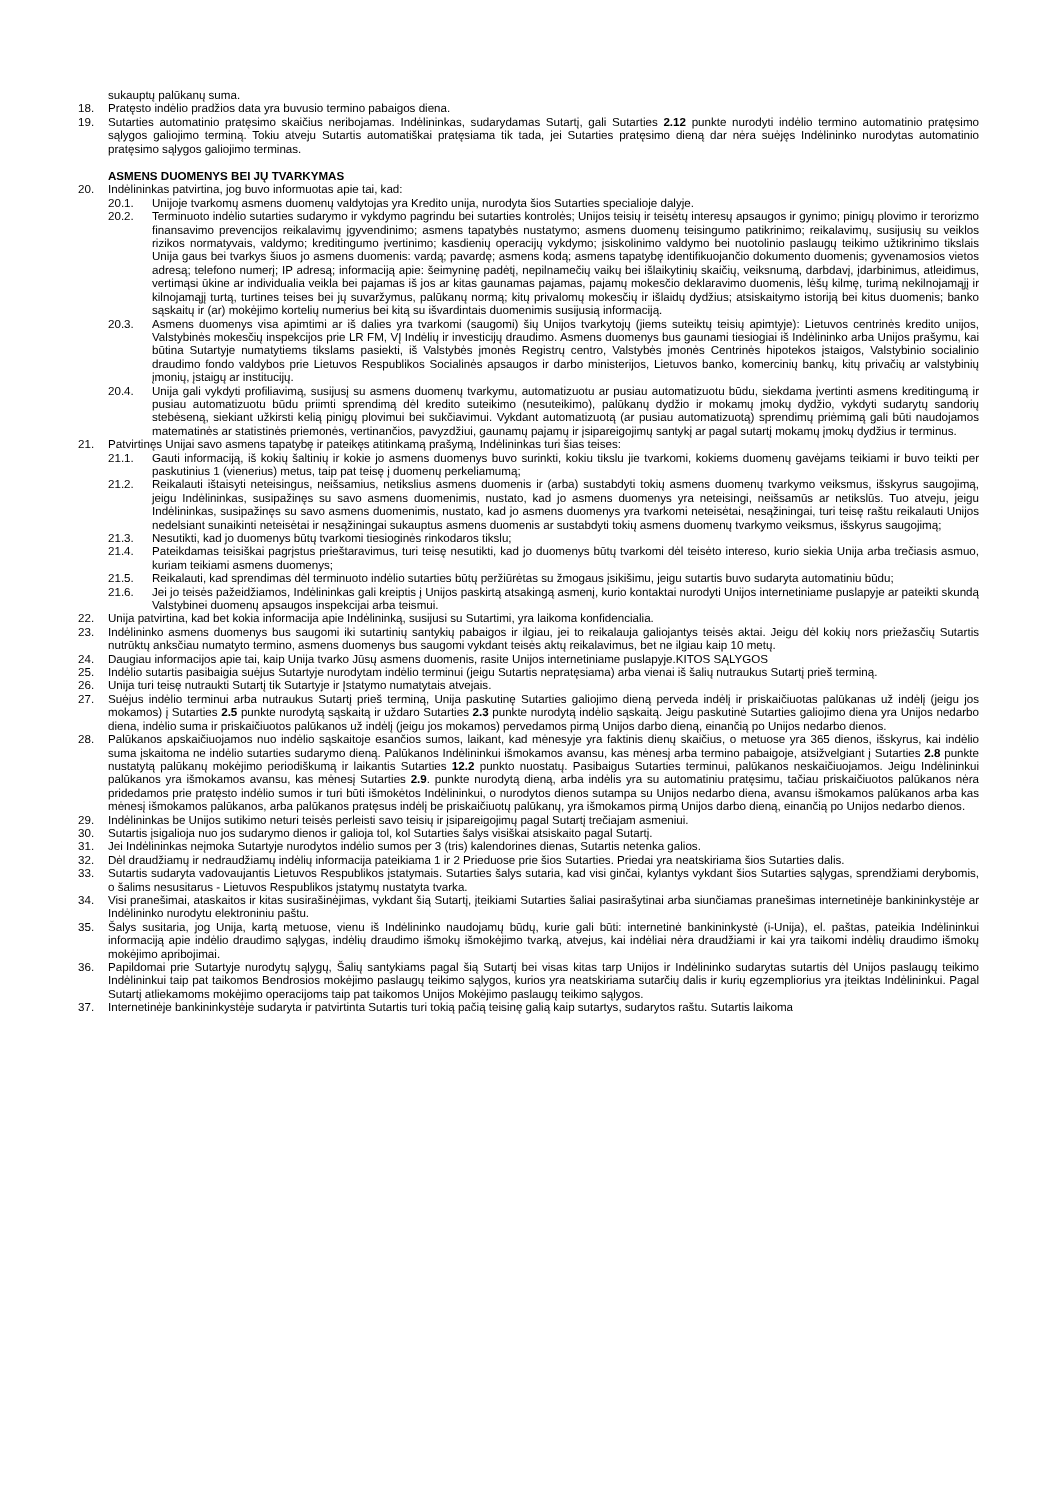sukauptų palūkanų suma.
18. Pratęsto indėlio pradžios data yra buvusio termino pabaigos diena.
19. Sutarties automatinio pratęsimo skaičius neribojamas. Indėlininkas, sudarydamas Sutartį, gali Sutarties 2.12 punkte nurodyti indėlio termino automatinio pratęsimo sąlygos galiojimo terminą. Tokiu atveju Sutartis automatiškai pratęsiama tik tada, jei Sutarties pratęsimo dieną dar nėra suėjęs Indėlininko nurodytas automatinio pratęsimo sąlygos galiojimo terminas.
ASMENS DUOMENYS BEI JŲ TVARKYMAS
20. Indėlininkas patvirtina, jog buvo informuotas apie tai, kad:
20.1. Unijoje tvarkomų asmens duomenų valdytojas yra Kredito unija, nurodyta šios Sutarties specialioje dalyje.
20.2. Terminuoto indėlio sutarties sudarymo ir vykdymo pagrindu bei sutarties kontrolės; Unijos teisių ir teisėtų interesų apsaugos ir gynimo; pinigų plovimo ir terorizmo finansavimo prevencijos reikalavimų įgyvendinimo; asmens tapatybės nustatymo; asmens duomenų teisingumo patikrinimo; reikalavimų, susijusių su veiklos rizikos normatyvais, valdymo; kreditingumo įvertinimo; kasdienių operacijų vykdymo; įsiskolinimo valdymo bei nuotolinio paslaugų teikimo užtikrinimo tikslais Unija gaus bei tvarkys šiuos jo asmens duomenis: vardą; pavardę; asmens kodą; asmens tapatybę identifikuojančio dokumento duomenis; gyvenamosios vietos adresą; telefono numerį; IP adresą; informaciją apie: šeimyninę padėtį, nepilnamečių vaikų bei išlaikytinių skaičių, veiksnumą, darbdavį, įdarbinimus, atleidimus, vertimąsi ūkine ar individualia veikla bei pajamas iš jos ar kitas gaunamas pajamas, pajamų mokesčio deklaravimo duomenis, lėšų kilmę, turimą nekilnojamąjį ir kilnojamąjį turtą, turtines teises bei jų suvaržymus, palūkanų normą; kitų privalomų mokesčių ir išlaidų dydžius; atsiskaitymo istoriją bei kitus duomenis; banko sąskaitų ir (ar) mokėjimo kortelių numerius bei kitą su išvardintais duomenimis susijusią informaciją.
20.3. Asmens duomenys visa apimtimi ar iš dalies yra tvarkomi (saugomi) šių Unijos tvarkytojų (jiems suteiktų teisių apimtyje): Lietuvos centrinės kredito unijos, Valstybinės mokesčių inspekcijos prie LR FM, VĮ Indėlių ir investicijų draudimo. Asmens duomenys bus gaunami tiesiogiai iš Indėlininko arba Unijos prašymu, kai būtina Sutartyje numatytiems tikslams pasiekti, iš Valstybės įmonės Registrų centro, Valstybės įmonės Centrinės hipotekos įstaigos, Valstybinio socialinio draudimo fondo valdybos prie Lietuvos Respublikos Socialinės apsaugos ir darbo ministerijos, Lietuvos banko, komercinių bankų, kitų privačių ar valstybinių įmonių, įstaigų ar institucijų.
20.4. Unija gali vykdyti profiliavimą, susijusį su asmens duomenų tvarkymu, automatizuotu ar pusiau automatizuotu būdu, siekdama įvertinti asmens kreditingumą ir pusiau automatizuotu būdu priimti sprendimą dėl kredito suteikimo (nesuteikimo), palūkanų dydžio ir mokamų įmokų dydžio, vykdyti sudarytų sandorių stebėseną, siekiant užkirsti kelią pinigų plovimui bei sukčiavimui. Vykdant automatizuotą (ar pusiau automatizuotą) sprendimų priėmimą gali būti naudojamos matematinės ar statistinės priemonės, vertinančios, pavyzdžiui, gaunamų pajamų ir įsipareigojimų santykį ar pagal sutartį mokamų įmokų dydžius ir terminus.
21. Patvirtinęs Unijai savo asmens tapatybę ir pateikęs atitinkamą prašymą, Indėlininkas turi šias teises:
21.1. Gauti informaciją, iš kokių šaltinių ir kokie jo asmens duomenys buvo surinkti, kokiu tikslu jie tvarkomi, kokiems duomenų gavėjams teikiami ir buvo teikti per paskutinius 1 (vienerius) metus, taip pat teisę į duomenų perkeliamumą;
21.2. Reikalauti ištaisyti neteisingus, neišsamius, netikslius asmens duomenis ir (arba) sustabdyti tokių asmens duomenų tvarkymo veiksmus, išskyrus saugojimą, jeigu Indėlininkas, susipažinęs su savo asmens duomenimis, nustato, kad jo asmens duomenys yra neteisingi, neišsamūs ar netikslūs. Tuo atveju, jeigu Indėlininkas, susipažinęs su savo asmens duomenimis, nustato, kad jo asmens duomenys yra tvarkomi neteisėtai, nesąžiningai, turi teisę raštu reikalauti Unijos nedelsiant sunaikinti neteisėtai ir nesąžiningai sukauptus asmens duomenis ar sustabdyti tokių asmens duomenų tvarkymo veiksmus, išskyrus saugojimą;
21.3. Nesutikti, kad jo duomenys būtų tvarkomi tiesioginės rinkodaros tikslu;
21.4. Pateikdamas teisiškai pagrįstus prieštaravimus, turi teisę nesutikti, kad jo duomenys būtų tvarkomi dėl teisėto intereso, kurio siekia Unija arba trečiasis asmuo, kuriam teikiami asmens duomenys;
21.5. Reikalauti, kad sprendimas dėl terminuoto indėlio sutarties būtų peržiūrėtas su žmogaus įsikišimu, jeigu sutartis buvo sudaryta automatiniu būdu;
21.6. Jei jo teisės pažeidžiamos, Indėlininkas gali kreiptis į Unijos paskirtą atsakingą asmenį, kurio kontaktai nurodyti Unijos internetiniame puslapyje ar pateikti skundą Valstybinei duomenų apsaugos inspekcijai arba teismui.
22. Unija patvirtina, kad bet kokia informacija apie Indėlininką, susijusi su Sutartimi, yra laikoma konfidencialia.
23. Indėlininko asmens duomenys bus saugomi iki sutartinių santykių pabaigos ir ilgiau, jei to reikalauja galiojantys teisės aktai. Jeigu dėl kokių nors priežasčių Sutartis nutrūktų anksčiau numatyto termino, asmens duomenys bus saugomi vykdant teisės aktų reikalavimus, bet ne ilgiau kaip 10 metų.
24. Daugiau informacijos apie tai, kaip Unija tvarko Jūsų asmens duomenis, rasite Unijos internetiniame puslapyje.KITOS SĄLYGOS
25. Indėlio sutartis pasibaigia suėjus Sutartyje nurodytam indėlio terminui (jeigu Sutartis nepratęsiama) arba vienai iš šalių nutraukus Sutartį prieš terminą.
26. Unija turi teisę nutraukti Sutartį tik Sutartyje ir Įstatymo numatytais atvejais.
27. Suėjus indėlio terminui arba nutraukus Sutartį prieš terminą, Unija paskutinę Sutarties galiojimo dieną perveda indėlį ir priskaičiuotas palūkanas už indėlį (jeigu jos mokamos) į Sutarties 2.5 punkte nurodytą sąskaitą ir uždaro Sutarties 2.3 punkte nurodytą indėlio sąskaitą. Jeigu paskutinė Sutarties galiojimo diena yra Unijos nedarbo diena, indėlio suma ir priskaičiuotos palūkanos už indėlį (jeigu jos mokamos) pervedamos pirmą Unijos darbo dieną, einančią po Unijos nedarbo dienos.
28. Palūkanos apskaičiuojamos nuo indėlio sąskaitoje esančios sumos, laikant, kad mėnesyje yra faktinis dienų skaičius, o metuose yra 365 dienos, išskyrus, kai indėlio suma įskaitoma ne indėlio sutarties sudarymo dieną. Palūkanos Indėlininkui išmokamos avansu, kas mėnesį arba termino pabaigoje, atsižvelgiant į Sutarties 2.8 punkte nustatytą palūkanų mokėjimo periodiškumą ir laikantis Sutarties 12.2 punkto nuostatų. Pasibaigus Sutarties terminui, palūkanos neskaičiuojamos. Jeigu Indėlininkui palūkanos yra išmokamos avansu, kas mėnesį Sutarties 2.9. punkte nurodytą dieną, arba indėlis yra su automatiniu pratęsimu, tačiau priskaičiuotos palūkanos nėra pridedamos prie pratęsto indėlio sumos ir turi būti išmokėtos Indėlininkui, o nurodytos dienos sutampa su Unijos nedarbo diena, avansu išmokamos palūkanos arba kas mėnesį išmokamos palūkanos, arba palūkanos pratęsus indėlį be priskaičiuotų palūkanų, yra išmokamos pirmą Unijos darbo dieną, einančią po Unijos nedarbo dienos.
29. Indėlininkas be Unijos sutikimo neturi teisės perleisti savo teisių ir įsipareigojimų pagal Sutartį trečiajam asmeniui.
30. Sutartis įsigalioja nuo jos sudarymo dienos ir galioja tol, kol Sutarties šalys visiškai atsiskaito pagal Sutartį.
31. Jei Indėlininkas neįmoka Sutartyje nurodytos indėlio sumos per 3 (tris) kalendorines dienas, Sutartis netenka galios.
32. Dėl draudžiamų ir nedraudžiamų indėlių informacija pateikiama 1 ir 2 Prieduose prie šios Sutarties. Priedai yra neatskiriama šios Sutarties dalis.
33. Sutartis sudaryta vadovaujantis Lietuvos Respublikos įstatymais. Sutarties šalys sutaria, kad visi ginčai, kylantys vykdant šios Sutarties sąlygas, sprendžiami derybomis, o šalims nesusitarus - Lietuvos Respublikos įstatymų nustatyta tvarka.
34. Visi pranešimai, ataskaitos ir kitas susirašinėjimas, vykdant šią Sutartį, įteikiami Sutarties šaliai pasirašytinai arba siunčiamas pranešimas internetinėje bankininkystėje ar Indėlininko nurodytu elektroniniu paštu.
35. Šalys susitaria, jog Unija, kartą metuose, vienu iš Indėlininko naudojamų būdų, kurie gali būti: internetinė bankininkystė (i-Unija), el. paštas, pateikia Indėlininkui informaciją apie indėlio draudimo sąlygas, indėlių draudimo išmokų išmokėjimo tvarką, atvejus, kai indėliai nėra draudžiami ir kai yra taikomi indėlių draudimo išmokų mokėjimo apribojimai.
36. Papildomai prie Sutartyje nurodytų sąlygų, Šalių santykiams pagal šią Sutartį bei visas kitas tarp Unijos ir Indėlininko sudarytas sutartis dėl Unijos paslaugų teikimo Indėlininkui taip pat taikomos Bendrosios mokėjimo paslaugų teikimo sąlygos, kurios yra neatskiriama sutarčių dalis ir kurių egzempliorius yra įteiktas Indėlininkui. Pagal Sutartį atliekamoms mokėjimo operacijoms taip pat taikomos Unijos Mokėjimo paslaugų teikimo sąlygos.
37. Internetinėje bankininkystėje sudaryta ir patvirtinta Sutartis turi tokią pačią teisinę galią kaip sutartys, sudarytos raštu. Sutartis laikoma